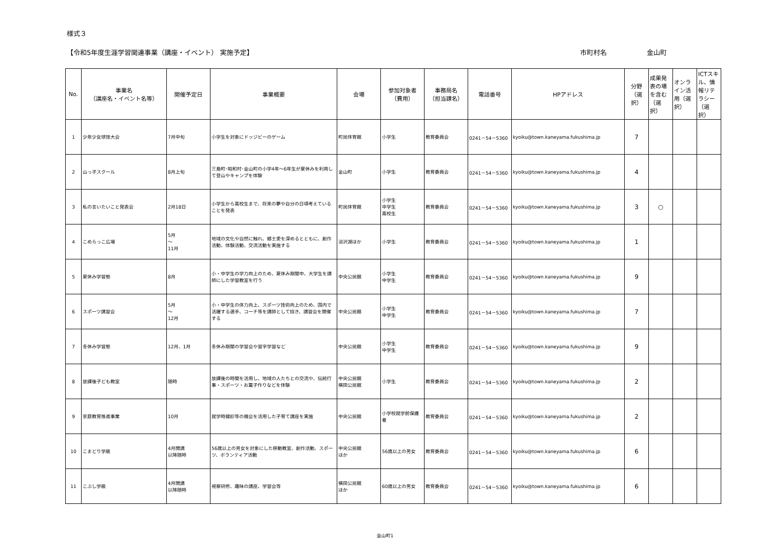様式３
【令和5年度生涯学習関連事業（講座・イベント） 実施予定】
市町村名 金山町
| No. | 事業名 （講座名・イベント名等） | 開催予定日 | 事業概要 | 会場 | 参加対象者 （費用） | 事務局名 （担当課名） | 電話番号 | HPアドレス | 分野 （選択） | 成果発表の場を含む（選択） | オンライン活用（選択） | ICTスキル、情報リテラシー（選択） |
| --- | --- | --- | --- | --- | --- | --- | --- | --- | --- | --- | --- | --- |
| 1 | 少年少女球技大会 | 7月中旬 | 小学生を対象にドッジビーのゲーム | 町民体育館 | 小学生 | 教育委員会 | 0241－54－5360 | kyoiku@town.kaneyama.fukushima.jp | 7 | | | |
| 2 | 山っ子スクール | 8月上旬 | 三島町･昭和村･金山町の小学4年～6年生が夏休みを利用して登山やキャンプを体験 | 金山町 | 小学生 | 教育委員会 | 0241－54－5360 | kyoiku@town.kaneyama.fukushima.jp | 4 | | | |
| 3 | 私の言いたいこと発表会 | 2月18日 | 小学生から高校生まで、将来の夢や自分の日頃考えていることを発表 | 町民体育館 | 小学生 中学生 高校生 | 教育委員会 | 0241－54－5360 | kyoiku@town.kaneyama.fukushima.jp | 3 | ○ | | |
| 4 | こめらっこ広場 | 5月 ～ 11月 | 地域の文化や自然に触れ、郷土愛を深めるとともに、創作活動、体験活動、交流活動を実施する | 沼沢湖ほか | 小学生 | 教育委員会 | 0241－54－5360 | kyoiku@town.kaneyama.fukushima.jp | 1 | | | |
| 5 | 夏休み学習塾 | 8月 | 小・中学生の学力向上のため、夏休み期間中、大学生を講師にした学習教室を行う | 中央公民館 | 小学生 中学生 | 教育委員会 | 0241－54－5360 | kyoiku@town.kaneyama.fukushima.jp | 9 | | | |
| 6 | スポーツ講習会 | 5月 ～ 12月 | 小・中学生の体力向上、スポーツ技術向上のため、国内で活躍する選手、コーチ等を講師として招き、講習会を開催する | 中央公民館 | 小学生 中学生 | 教育委員会 | 0241－54－5360 | kyoiku@town.kaneyama.fukushima.jp | 7 | | | |
| 7 | 冬休み学習塾 | 12月、1月 | 冬休み期間の学習会や習字学習など | 中央公民館 | 小学生 中学生 | 教育委員会 | 0241－54－5360 | kyoiku@town.kaneyama.fukushima.jp | 9 | | | |
| 8 | 放課後子ども教室 | 随時 | 放課後の時間を活用し、地域の人たちとの交流や、伝統行事・スポーツ・お菓子作りなどを体験 | 中央公民館 横田公民館 | 小学生 | 教育委員会 | 0241－54－5360 | kyoiku@town.kaneyama.fukushima.jp | 2 | | | |
| 9 | 家庭教育推進事業 | 10月 | 就学時健診等の機会を活用した子育て講座を実施 | 中央公民館 | 小学校就学前保護者 | 教育委員会 | 0241－54－5360 | kyoiku@town.kaneyama.fukushima.jp | 2 | | | |
| 10 | こまどり学級 | 4月開講 以降随時 | 56歳以上の男女を対象にした移動教室、創作活動、スポーツ、ボランティア活動 | 中央公民館 ほか | 56歳以上の男女 | 教育委員会 | 0241－54－5360 | kyoiku@town.kaneyama.fukushima.jp | 6 | | | |
| 11 | こぶし学級 | 4月開講 以降随時 | 視察研修、趣味の講座、学習会等 | 横田公民館 ほか | 60歳以上の男女 | 教育委員会 | 0241－54－5360 | kyoiku@town.kaneyama.fukushima.jp | 6 | | | |
金山町1